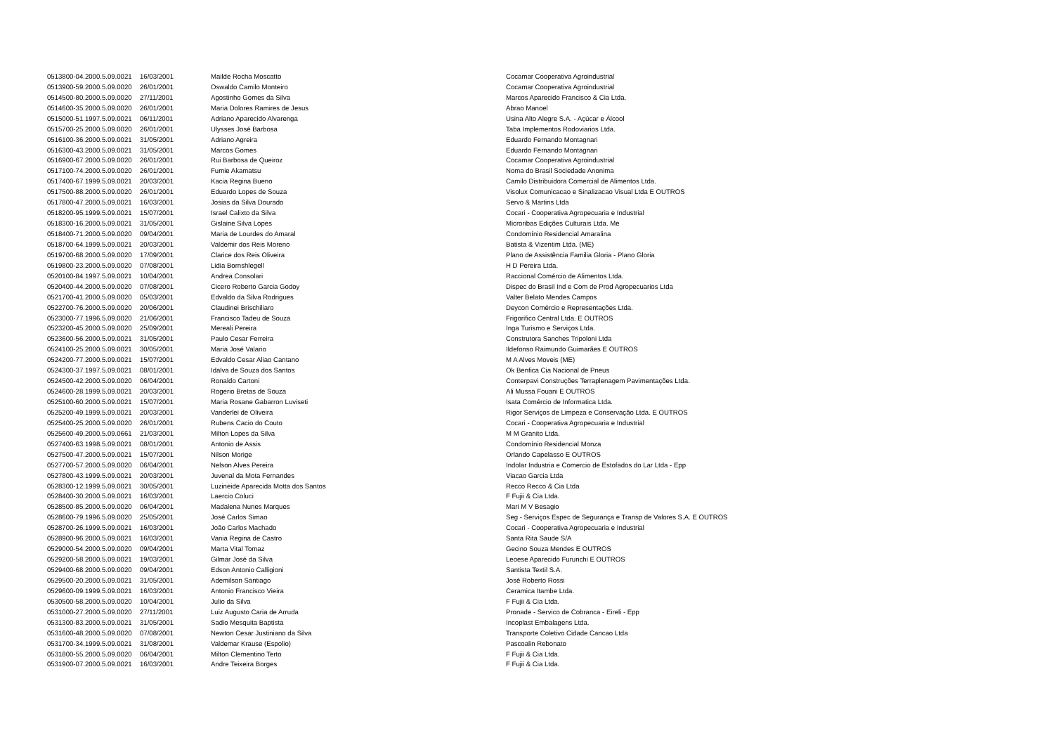| 0513800-04.2000.5.09.0021 | 16/03/2001 | Mailde Rocha Moscatto | Cocamar Cooperativa Agroindustrial |
| 0513900-59.2000.5.09.0020 | 26/01/2001 | Oswaldo Camilo Monteiro | Cocamar Cooperativa Agroindustrial |
| 0514500-80.2000.5.09.0020 | 27/11/2001 | Agostinho Gomes da Silva | Marcos Aparecido Francisco & Cia Ltda. |
| 0514600-35.2000.5.09.0020 | 26/01/2001 | Maria Dolores Ramires de Jesus | Abrao Manoel |
| 0515000-51.1997.5.09.0021 | 06/11/2001 | Adriano Aparecido Alvarenga | Usina Alto Alegre S.A. - Açúcar e Álcool |
| 0515700-25.2000.5.09.0020 | 26/01/2001 | Ulysses José Barbosa | Taba Implementos Rodoviarios Ltda. |
| 0516100-36.2000.5.09.0021 | 31/05/2001 | Adriano Agreira | Eduardo Fernando Montagnari |
| 0516300-43.2000.5.09.0021 | 31/05/2001 | Marcos Gomes | Eduardo Fernando Montagnari |
| 0516900-67.2000.5.09.0020 | 26/01/2001 | Rui Barbosa de Queiroz | Cocamar Cooperativa Agroindustrial |
| 0517100-74.2000.5.09.0020 | 26/01/2001 | Fumie Akamatsu | Noma do Brasil Sociedade Anonima |
| 0517400-67.1999.5.09.0021 | 20/03/2001 | Kacia Regina Bueno | Camilo Distribuidora Comercial de Alimentos Ltda. |
| 0517500-88.2000.5.09.0020 | 26/01/2001 | Eduardo Lopes de Souza | Visolux Comunicacao e Sinalizacao Visual Ltda E OUTROS |
| 0517800-47.2000.5.09.0021 | 16/03/2001 | Josias da Silva Dourado | Servo & Martins Ltda |
| 0518200-95.1999.5.09.0021 | 15/07/2001 | Israel Calixto da Silva | Cocari - Cooperativa Agropecuaria e Industrial |
| 0518300-16.2000.5.09.0021 | 31/05/2001 | Gislaine Silva Lopes | Microribas Edições Culturais Ltda. Me |
| 0518400-71.2000.5.09.0020 | 09/04/2001 | Maria de Lourdes do Amaral | Condomínio Residencial Amaralina |
| 0518700-64.1999.5.09.0021 | 20/03/2001 | Valdemir dos Reis Moreno | Batista & Vizentim Ltda. (ME) |
| 0519700-68.2000.5.09.0020 | 17/09/2001 | Clarice dos Reis Oliveira | Plano de Assistência Familia Gloria - Plano Gloria |
| 0519800-23.2000.5.09.0020 | 07/08/2001 | Lidia Bornshlegell | H D Pereira Ltda. |
| 0520100-84.1997.5.09.0021 | 10/04/2001 | Andrea Consolari | Raccional Comércio de Alimentos Ltda. |
| 0520400-44.2000.5.09.0020 | 07/08/2001 | Cicero Roberto Garcia Godoy | Dispec do Brasil Ind e Com de Prod Agropecuarios Ltda |
| 0521700-41.2000.5.09.0020 | 05/03/2001 | Edvaldo da Silva Rodrigues | Valter Belato Mendes Campos |
| 0522700-76.2000.5.09.0020 | 20/06/2001 | Claudinei Brischiliaro | Deycon Comércio e Representações Ltda. |
| 0523000-77.1996.5.09.0020 | 21/06/2001 | Francisco Tadeu de Souza | Frigorifico Central Ltda. E OUTROS |
| 0523200-45.2000.5.09.0020 | 25/09/2001 | Mereali Pereira | Inga Turismo e Serviços Ltda. |
| 0523600-56.2000.5.09.0021 | 31/05/2001 | Paulo Cesar Ferreira | Construtora Sanches Tripoloni Ltda |
| 0524100-25.2000.5.09.0021 | 30/05/2001 | Maria José Valario | Ildefonso Raimundo Guimarães E OUTROS |
| 0524200-77.2000.5.09.0021 | 15/07/2001 | Edvaldo Cesar Aliao Cantano | M A Alves Moveis (ME) |
| 0524300-37.1997.5.09.0021 | 08/01/2001 | Idalva de Souza dos Santos | Ok Benfica Cia Nacional de Pneus |
| 0524500-42.2000.5.09.0020 | 06/04/2001 | Ronaldo Cartoni | Conterpavi Construções Terraplenagem Pavimentações Ltda. |
| 0524600-28.1999.5.09.0021 | 20/03/2001 | Rogerio Bretas de Souza | Ali Mussa Fouani E OUTROS |
| 0525100-60.2000.5.09.0021 | 15/07/2001 | Maria Rosane Gabarron Luviseti | Isata Comércio de Informatica Ltda. |
| 0525200-49.1999.5.09.0021 | 20/03/2001 | Vanderlei de Oliveira | Rigor Serviços de Limpeza e Conservação Ltda. E OUTROS |
| 0525400-25.2000.5.09.0020 | 26/01/2001 | Rubens Cacio do Couto | Cocari - Cooperativa Agropecuaria e Industrial |
| 0525600-49.2000.5.09.0661 | 21/03/2001 | Milton Lopes da Silva | M M Granito Ltda. |
| 0527400-63.1998.5.09.0021 | 08/01/2001 | Antonio de Assis | Condomínio Residencial Monza |
| 0527500-47.2000.5.09.0021 | 15/07/2001 | Nilson Morige | Orlando Capelasso E OUTROS |
| 0527700-57.2000.5.09.0020 | 06/04/2001 | Nelson Alves Pereira | Indolar Industria e Comercio de Estofados do Lar Ltda - Epp |
| 0527800-43.1999.5.09.0021 | 20/03/2001 | Juvenal da Mota Fernandes | Viacao Garcia Ltda |
| 0528300-12.1999.5.09.0021 | 30/05/2001 | Luzineide Aparecida Motta dos Santos | Recco Recco & Cia Ltda |
| 0528400-30.2000.5.09.0021 | 16/03/2001 | Laercio Coluci | F Fujii & Cia Ltda. |
| 0528500-85.2000.5.09.0020 | 06/04/2001 | Madalena Nunes Marques | Mari M V Besagio |
| 0528600-79.1996.5.09.0020 | 25/05/2001 | José Carlos Simao | Seg - Serviços Espec de Segurança e Transp de Valores S.A. E OUTROS |
| 0528700-26.1999.5.09.0021 | 16/03/2001 | João Carlos Machado | Cocari - Cooperativa Agropecuaria e Industrial |
| 0528900-96.2000.5.09.0021 | 16/03/2001 | Vania Regina de Castro | Santa Rita Saude S/A |
| 0529000-54.2000.5.09.0020 | 09/04/2001 | Marta Vital Tomaz | Gecino Souza Mendes E OUTROS |
| 0529200-58.2000.5.09.0021 | 19/03/2001 | Gilmar José da Silva | Leoese Aparecido Furunchi E OUTROS |
| 0529400-68.2000.5.09.0020 | 09/04/2001 | Edson Antonio Calligioni | Santista Textil S.A. |
| 0529500-20.2000.5.09.0021 | 31/05/2001 | Ademilson Santiago | José Roberto Rossi |
| 0529600-09.1999.5.09.0021 | 16/03/2001 | Antonio Francisco Vieira | Ceramica Itambe Ltda. |
| 0530500-58.2000.5.09.0020 | 10/04/2001 | Julio da Silva | F Fujii & Cia Ltda. |
| 0531000-27.2000.5.09.0020 | 27/11/2001 | Luiz Augusto Caria de Arruda | Pronade - Servico de Cobranca - Eireli - Epp |
| 0531300-83.2000.5.09.0021 | 31/05/2001 | Sadio Mesquita Baptista | Incoplast Embalagens Ltda. |
| 0531600-48.2000.5.09.0020 | 07/08/2001 | Newton Cesar Justiniano da Silva | Transporte Coletivo Cidade Cancao Ltda |
| 0531700-34.1999.5.09.0021 | 31/08/2001 | Valdemar Krause (Espolio) | Pascoalin Rebonato |
| 0531800-55.2000.5.09.0020 | 06/04/2001 | Milton Clementino Terto | F Fujii & Cia Ltda. |
| 0531900-07.2000.5.09.0021 | 16/03/2001 | Andre Teixeira Borges | F Fujii & Cia Ltda. |